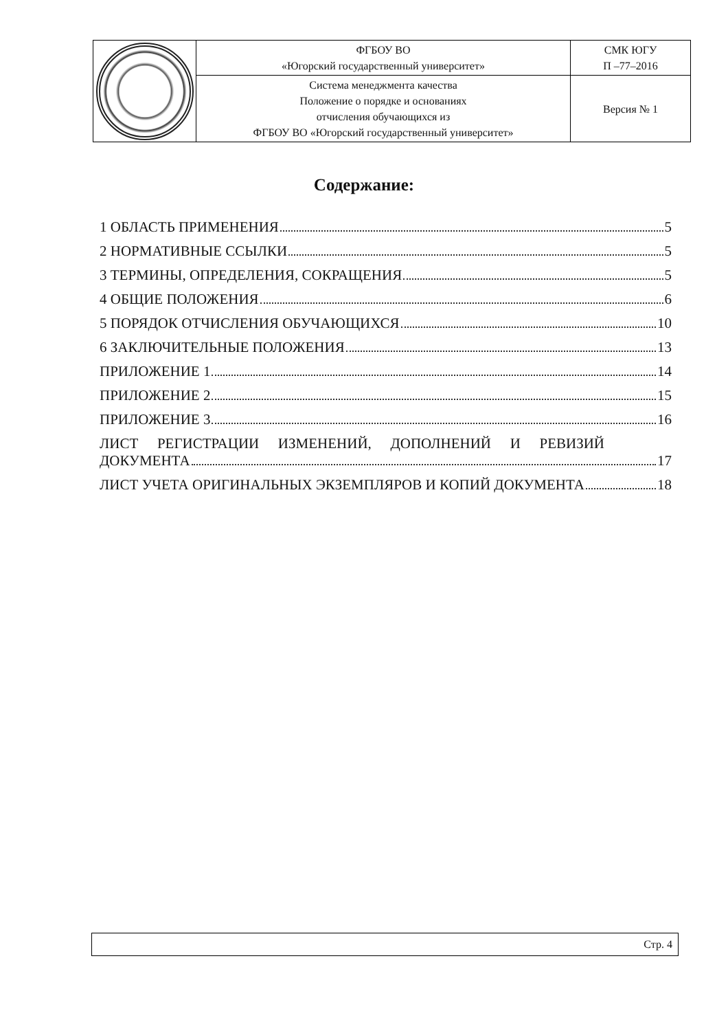| | ФГБОУ ВО «Югорский государственный университет» | СМК ЮГУ П –77–2016 |
| | Система менеджмента качества Положение о порядке и основаниях отчисления обучающихся из ФГБОУ ВО «Югорский государственный университет» | Версия № 1 |
Содержание:
1 ОБЛАСТЬ ПРИМЕНЕНИЯ 5
2 НОРМАТИВНЫЕ ССЫЛКИ 5
3 ТЕРМИНЫ, ОПРЕДЕЛЕНИЯ, СОКРАЩЕНИЯ 5
4 ОБЩИЕ ПОЛОЖЕНИЯ 6
5 ПОРЯДОК ОТЧИСЛЕНИЯ ОБУЧАЮЩИХСЯ 10
6 ЗАКЛЮЧИТЕЛЬНЫЕ ПОЛОЖЕНИЯ 13
ПРИЛОЖЕНИЕ 1 14
ПРИЛОЖЕНИЕ 2 15
ПРИЛОЖЕНИЕ 3 16
ЛИСТ РЕГИСТРАЦИИ ИЗМЕНЕНИЙ, ДОПОЛНЕНИЙ И РЕВИЗИЙ
ДОКУМЕНТА 17
ЛИСТ УЧЕТА ОРИГИНАЛЬНЫХ ЭКЗЕМПЛЯРОВ И КОПИЙ ДОКУМЕНТА 18
Стр. 4